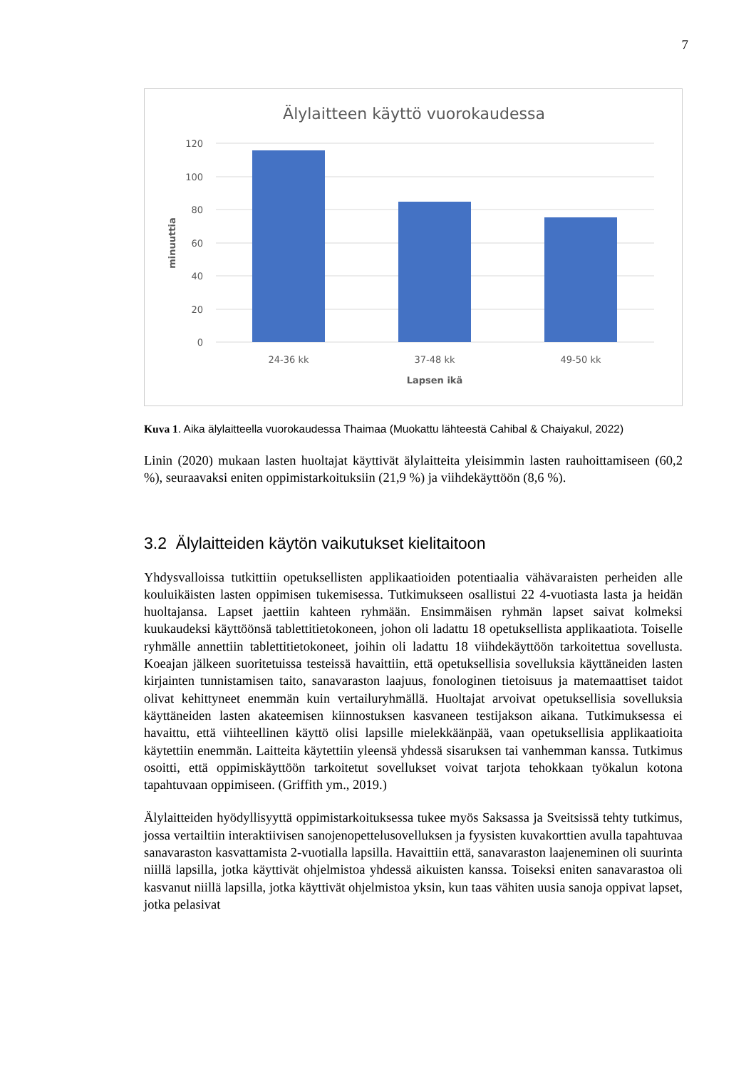7
Älylaitteen käyttö vuorokaudessa
120
100
80
60
40
20
0
24-36 kk
37-48 kk
49-50 kk
Lapsen ikä
minuuttia
Kuva 1. Aika älylaitteella vuorokaudessa Thaimaa (Muokattu lähteestä Cahibal & Chaiyakul, 2022)
Linin (2020) mukaan lasten huoltajat käyttivät älylaitteita yleisimmin lasten rauhoittamiseen (60,2 %), seuraavaksi eniten oppimistarkoituksiin (21,9 %) ja viihdekäyttöön (8,6 %).
3.2 Älylaitteiden käytön vaikutukset kielitaitoon
Yhdysvalloissa tutkittiin opetuksellisten applikaatioiden potentiaalia vähävaraisten perheiden alle kouluikäisten lasten oppimisen tukemisessa. Tutkimukseen osallistui 22 4-vuotiasta lasta ja heidän huoltajansa. Lapset jaettiin kahteen ryhmään. Ensimmäisen ryhmän lapset saivat kolmeksi kuukaudeksi käyttöönsä tablettitietokoneen, johon oli ladattu 18 opetuksellista applikaatiota. Toiselle ryhmälle annettiin tablettitietokoneet, joihin oli ladattu 18 viihdekäyttöön tarkoitettua sovellusta. Koeajan jälkeen suoritetuissa testeissä havaittiin, että opetuksellisia sovelluksia käyttäneiden lasten kirjainten tunnistamisen taito, sanavaraston laajuus, fonologinen tietoisuus ja matemaattiset taidot olivat kehittyneet enemmän kuin vertailuryhmällä. Huoltajat arvoivat opetuksellisia sovelluksia käyttäneiden lasten akateemisen kiinnostuksen kasvaneen testijakson aikana. Tutkimuksessa ei havaittu, että viihteellinen käyttö olisi lapsille mielekkäänpää, vaan opetuksellisia applikaatioita käytettiin enemmän. Laitteita käytettiin yleensä yhdessä sisaruksen tai vanhemman kanssa. Tutkimus osoitti, että oppimiskäyttöön tarkoitetut sovellukset voivat tarjota tehokkaan työkalun kotona tapahtuvaan oppimiseen. (Griffith ym., 2019.)
Älylaitteiden hyödyllisyyttä oppimistarkoituksessa tukee myös Saksassa ja Sveitsissä tehty tutkimus, jossa vertailtiin interaktiivisen sanojenopettelusovelluksen ja fyysisten kuvakorttien avulla tapahtuvaa sanavaraston kasvattamista 2-vuotialla lapsilla. Havaittiin että, sanavaraston laajeneminen oli suurinta niillä lapsilla, jotka käyttivät ohjelmistoa yhdessä aikuisten kanssa. Toiseksi eniten sanavarastoa oli kasvanut niillä lapsilla, jotka käyttivät ohjelmistoa yksin, kun taas vähiten uusia sanoja oppivat lapset, jotka pelasivat